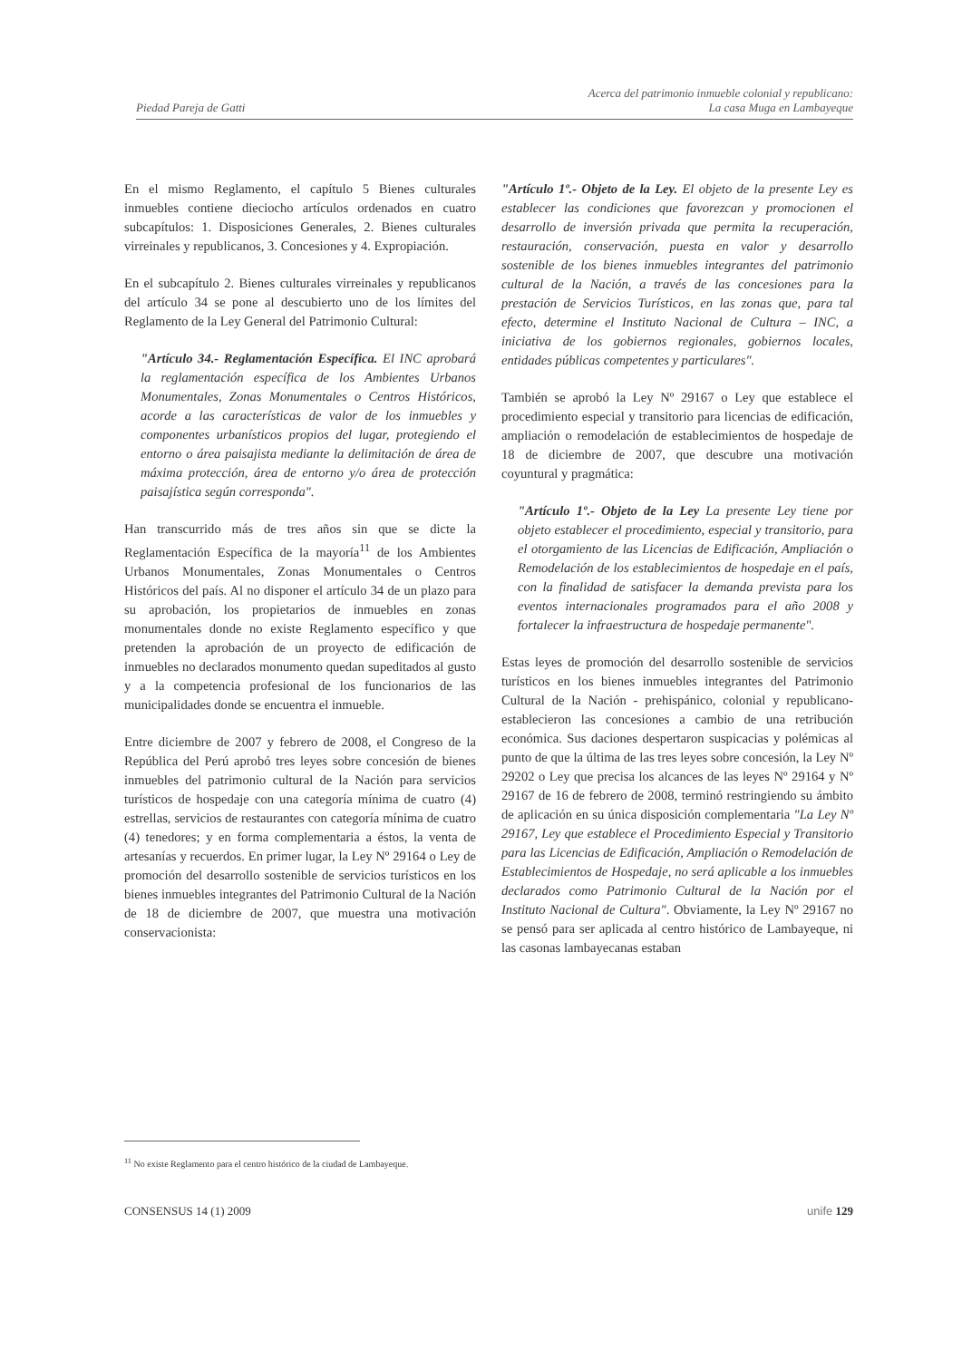Piedad Pareja de Gatti
Acerca del patrimonio inmueble colonial y republicano:
La casa Muga en Lambayeque
En el mismo Reglamento, el capítulo 5 Bienes culturales inmuebles contiene dieciocho artículos ordenados en cuatro subcapítulos: 1. Disposiciones Generales, 2. Bienes culturales virreinales y republicanos, 3. Concesiones y 4. Expropiación.
En el subcapítulo 2. Bienes culturales virreinales y republicanos del artículo 34 se pone al descubierto uno de los límites del Reglamento de la Ley General del Patrimonio Cultural:
"Artículo 34.- Reglamentación Específica. El INC aprobará la reglamentación específica de los Ambientes Urbanos Monumentales, Zonas Monumentales o Centros Históricos, acorde a las características de valor de los inmuebles y componentes urbanísticos propios del lugar, protegiendo el entorno o área paisajista mediante la delimitación de área de máxima protección, área de entorno y/o área de protección paisajística según corresponda".
Han transcurrido más de tres años sin que se dicte la Reglamentación Específica de la mayoría<sup>11</sup> de los Ambientes Urbanos Monumentales, Zonas Monumentales o Centros Históricos del país. Al no disponer el artículo 34 de un plazo para su aprobación, los propietarios de inmuebles en zonas monumentales donde no existe Reglamento específico y que pretenden la aprobación de un proyecto de edificación de inmuebles no declarados monumento quedan supeditados al gusto y a la competencia profesional de los funcionarios de las municipalidades donde se encuentra el inmueble.
Entre diciembre de 2007 y febrero de 2008, el Congreso de la República del Perú aprobó tres leyes sobre concesión de bienes inmuebles del patrimonio cultural de la Nación para servicios turísticos de hospedaje con una categoría mínima de cuatro (4) estrellas, servicios de restaurantes con categoría mínima de cuatro (4) tenedores; y en forma complementaria a éstos, la venta de artesanías y recuerdos. En primer lugar, la Ley Nº 29164 o Ley de promoción del desarrollo sostenible de servicios turísticos en los bienes inmuebles integrantes del Patrimonio Cultural de la Nación de 18 de diciembre de 2007, que muestra una motivación conservacionista:
"Artículo 1º.- Objeto de la Ley. El objeto de la presente Ley es establecer las condiciones que favorezcan y promocionen el desarrollo de inversión privada que permita la recuperación, restauración, conservación, puesta en valor y desarrollo sostenible de los bienes inmuebles integrantes del patrimonio cultural de la Nación, a través de las concesiones para la prestación de Servicios Turísticos, en las zonas que, para tal efecto, determine el Instituto Nacional de Cultura – INC, a iniciativa de los gobiernos regionales, gobiernos locales, entidades públicas competentes y particulares".
También se aprobó la Ley Nº 29167 o Ley que establece el procedimiento especial y transitorio para licencias de edificación, ampliación o remodelación de establecimientos de hospedaje de 18 de diciembre de 2007, que descubre una motivación coyuntural y pragmática:
"Artículo 1º.- Objeto de la Ley La presente Ley tiene por objeto establecer el procedimiento, especial y transitorio, para el otorgamiento de las Licencias de Edificación, Ampliación o Remodelación de los establecimientos de hospedaje en el país, con la finalidad de satisfacer la demanda prevista para los eventos internacionales programados para el año 2008 y fortalecer la infraestructura de hospedaje permanente".
Estas leyes de promoción del desarrollo sostenible de servicios turísticos en los bienes inmuebles integrantes del Patrimonio Cultural de la Nación - prehispánico, colonial y republicano- establecieron las concesiones a cambio de una retribución económica. Sus daciones despertaron suspicacias y polémicas al punto de que la última de las tres leyes sobre concesión, la Ley Nº 29202 o Ley que precisa los alcances de las leyes Nº 29164 y Nº 29167 de 16 de febrero de 2008, terminó restringiendo su ámbito de aplicación en su única disposición complementaria "La Ley Nº 29167, Ley que establece el Procedimiento Especial y Transitorio para las Licencias de Edificación, Ampliación o Remodelación de Establecimientos de Hospedaje, no será aplicable a los inmuebles declarados como Patrimonio Cultural de la Nación por el Instituto Nacional de Cultura". Obviamente, la Ley Nº 29167 no se pensó para ser aplicada al centro histórico de Lambayeque, ni las casonas lambayecanas estaban
<sup>11</sup> No existe Reglamento para el centro histórico de la ciudad de Lambayeque.
CONSENSUS 14 (1) 2009 unife 129